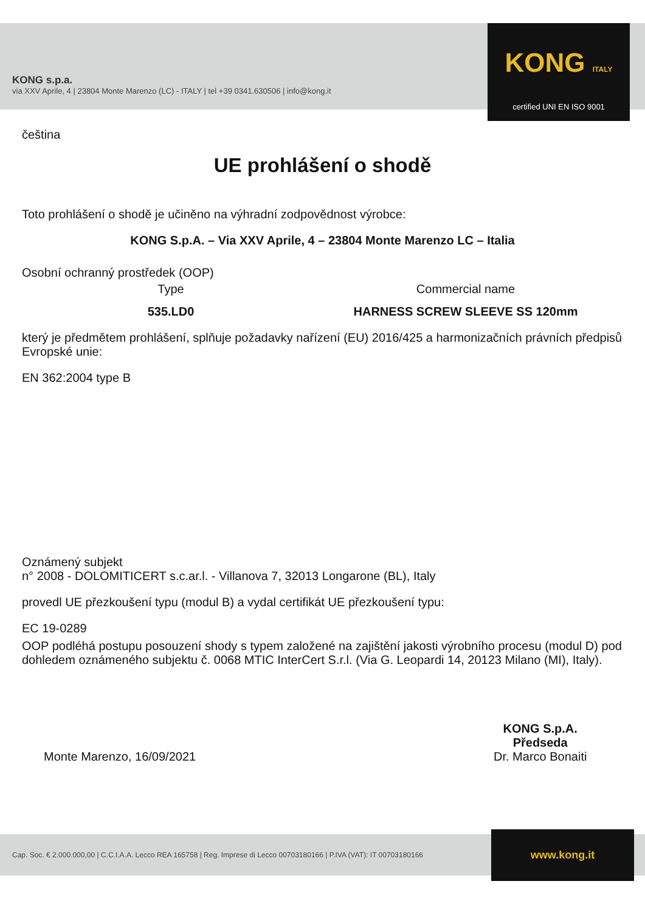KONG s.p.a.
via XXV Aprile, 4 | 23804 Monte Marenzo (LC) - ITALY | tel +39 0341.630506 | info@kong.it
KONG ITALY
certified UNI EN ISO 9001
čeština
UE prohlášení o shodě
Toto prohlášení o shodě je učiněno na výhradní zodpovědnost výrobce:
KONG S.p.A. – Via XXV Aprile, 4 – 23804 Monte Marenzo LC – Italia
Osobní ochranný prostředek (OOP)
Type Commercial name
535.LD0 HARNESS SCREW SLEEVE SS 120mm
který je předmětem prohlášení, splňuje požadavky nařízení (EU) 2016/425 a harmonizačních právních předpisů Evropské unie:
EN 362:2004 type B
Oznámený subjekt
n° 2008 - DOLOMITICERT s.c.ar.l. - Villanova 7, 32013 Longarone (BL), Italy
provedl UE přezkoušení typu (modul B) a vydal certifikát UE přezkoušení typu:
EC 19-0289
OOP podléhá postupu posouzení shody s typem založené na zajištění jakosti výrobního procesu (modul D) pod dohledem oznámeného subjektu č. 0068 MTIC InterCert S.r.l. (Via G. Leopardi 14, 20123 Milano (MI), Italy).
Monte Marenzo, 16/09/2021
KONG S.p.A.
Předseda
Dr. Marco Bonaiti
Cap. Soc. € 2.000.000,00 | C.C.I.A.A. Lecco REA 165758 | Reg. Imprese di Lecco 00703180166 | P.IVA (VAT): IT 00703180166
www.kong.it